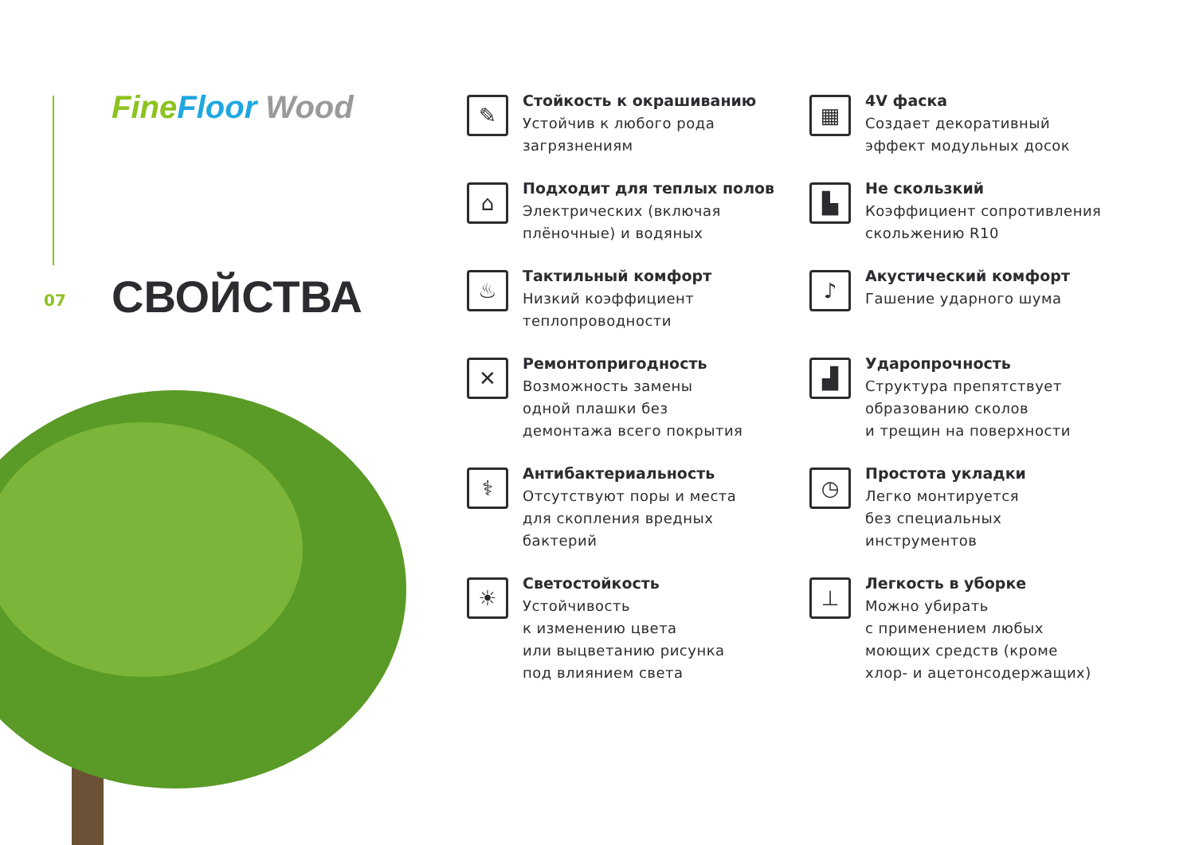Fine Floor Wood
07 СВОЙСТВА
✎
Стойкость к окрашиванию
Устойчив к любого рода
загрязнениям
▦
4V фаска
Создает декоративный
эффект модульных досок
⌂
Подходит для теплых полов
Электрических (включая
плёночные) и водяных
▙
Не скользкий
Коэффициент сопротивления
скольжению R10
♨
Тактильный комфорт
Низкий коэффициент
теплопроводности
♪
Акустический комфорт
Гашение ударного шума
✕
Ремонтопригодность
Возможность замены
одной плашки без
демонтажа всего покрытия
▟
Ударопрочность
Структура препятствует
образованию сколов
и трещин на поверхности
⚕
Антибактериальность
Отсутствуют поры и места
для скопления вредных
бактерий
◷
Простота укладки
Легко монтируется
без специальных
инструментов
☀
Светостойкость
Устойчивость
к изменению цвета
или выцветанию рисунка
под влиянием света
⊥
Легкость в уборке
Можно убирать
с применением любых
моющих средств (кроме
хлор- и ацетонсодержащих)